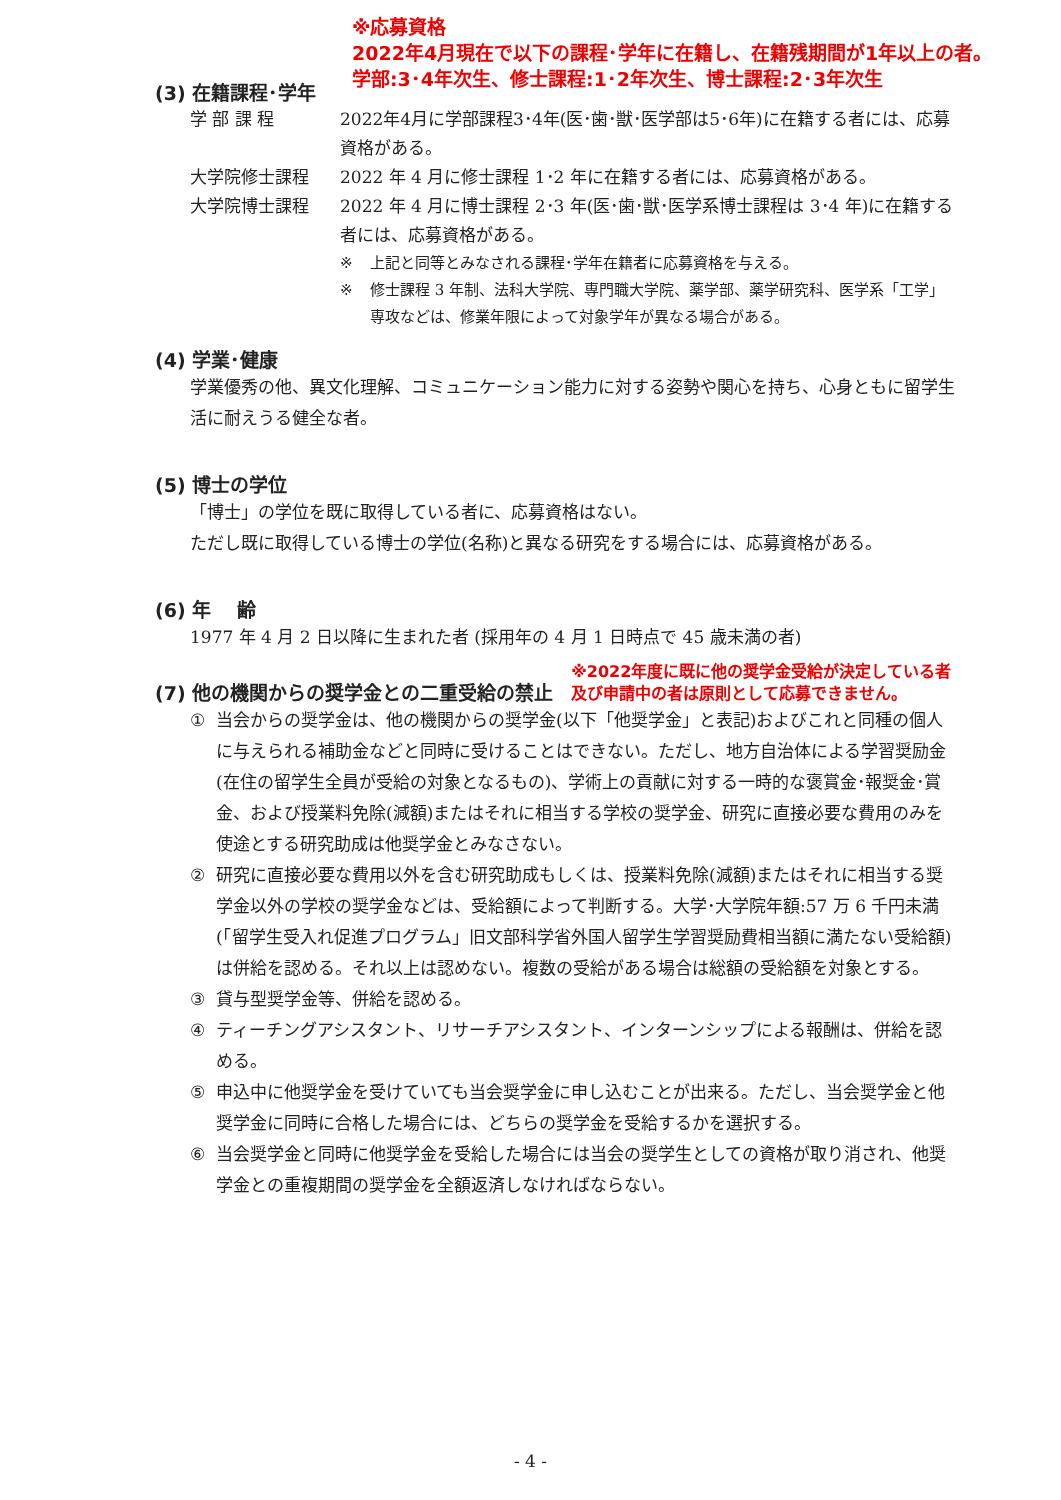※応募資格
2022年4月現在で以下の課程･学年に在籍し、在籍残期間が1年以上の者。
学部:3･4年次生、修士課程:1･2年次生、博士課程:2･3年次生
(3) 在籍課程･学年
学 部 課 程 2022年4月に学部課程3･4年(医･歯･獣･医学部は5･6年)に在籍する者には、応募資格がある。
大学院修士課程 2022 年 4 月に修士課程 1･2 年に在籍する者には、応募資格がある。
大学院博士課程 2022 年 4 月に博士課程 2･3 年(医･歯･獣･医学系博士課程は 3･4 年)に在籍する者には、応募資格がある。
※ 上記と同等とみなされる課程･学年在籍者に応募資格を与える。
※ 修士課程 3 年制、法科大学院、専門職大学院、薬学部、薬学研究科、医学系「工学」専攻などは、修業年限によって対象学年が異なる場合がある。
(4) 学業･健康
学業優秀の他、異文化理解、コミュニケーション能力に対する姿勢や関心を持ち、心身ともに留学生活に耐えうる健全な者。
(5) 博士の学位
「博士」の学位を既に取得している者に、応募資格はない。
ただし既に取得している博士の学位(名称)と異なる研究をする場合には、応募資格がある。
(6) 年　 齢
1977 年 4 月 2 日以降に生まれた者 (採用年の 4 月 1 日時点で 45 歳未満の者)
(7) 他の機関からの奨学金との二重受給の禁止
※2022年度に既に他の奨学金受給が決定している者
及び申請中の者は原則として応募できません。
① 当会からの奨学金は、他の機関からの奨学金(以下「他奨学金」と表記)およびこれと同種の個人に与えられる補助金などと同時に受けることはできない。ただし、地方自治体による学習奨励金(在住の留学生全員が受給の対象となるもの)、学術上の貢献に対する一時的な褒賞金･報奨金･賞金、および授業料免除(減額)またはそれに相当する学校の奨学金、研究に直接必要な費用のみを使途とする研究助成は他奨学金とみなさない。
② 研究に直接必要な費用以外を含む研究助成もしくは、授業料免除(減額)またはそれに相当する奨学金以外の学校の奨学金などは、受給額によって判断する。大学･大学院年額:57 万 6 千円未満(「留学生受入れ促進プログラム」旧文部科学省外国人留学生学習奨励費相当額に満たない受給額)は併給を認める。それ以上は認めない。複数の受給がある場合は総額の受給額を対象とする。
③ 貸与型奨学金等、併給を認める。
④ ティーチングアシスタント、リサーチアシスタント、インターンシップによる報酬は、併給を認める。
⑤ 申込中に他奨学金を受けていても当会奨学金に申し込むことが出来る。ただし、当会奨学金と他奨学金に同時に合格した場合には、どちらの奨学金を受給するかを選択する。
⑥ 当会奨学金と同時に他奨学金を受給した場合には当会の奨学生としての資格が取り消され、他奨学金との重複期間の奨学金を全額返済しなければならない。
- 4 -